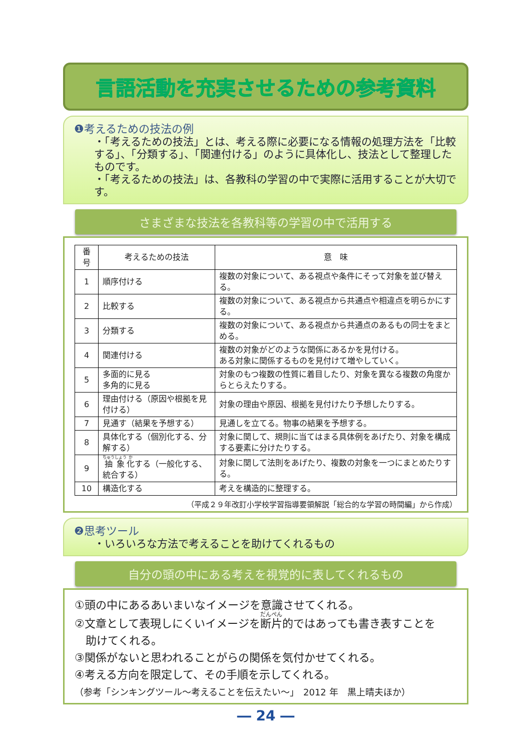言語活動を充実させるための参考資料
❶考えるための技法の例
・「考えるための技法」とは、考える際に必要になる情報の処理方法を「比較する」、「分類する」、「関連付ける」のように具体化し、技法として整理したものです。
・「考えるための技法」は、各教科の学習の中で実際に活用することが大切です。
さまざまな技法を各教科等の学習の中で活用する
| 番号 | 考えるための技法 | 意 味 |
| --- | --- | --- |
| 1 | 順序付ける | 複数の対象について、ある視点や条件にそって対象を並び替える。 |
| 2 | 比較する | 複数の対象について、ある視点から共通点や相違点を明らかにする。 |
| 3 | 分類する | 複数の対象について、ある視点から共通点のあるもの同士をまとめる。 |
| 4 | 関連付ける | 複数の対象がどのような関係にあるかを見付ける。 ある対象に関係するものを見付けて増やしていく。 |
| 5 | 多面的に見る 多角的に見る | 対象のもつ複数の性質に着目したり、対象を異なる複数の角度からとらえたりする。 |
| 6 | 理由付ける（原因や根拠を見付ける） | 対象の理由や原因、根拠を見付けたり予想したりする。 |
| 7 | 見通す（結果を予想する） | 見通しを立てる。物事の結果を予想する。 |
| 8 | 具体化する（個別化する、分解する） | 対象に関して、規則に当てはまる具体例をあげたり、対象を構成する要素に分けたりする。 |
| 9 | 抽象 化 する（一般化する、統合する） | 対象に関して法則をあげたり、複数の対象を一つにまとめたりする。 |
| 10 | 構造化する | 考えを構造的に整理する。 |
（平成２９年改訂小学校学習指導要領解説「総合的な学習の時間編」から作成）
❷思考ツール
・いろいろな方法で考えることを助けてくれるもの
自分の頭の中にある考えを視覚的に表してくれるもの
①頭の中にあるあいまいなイメージを意識させてくれる。
②文章として表現しにくいイメージを断片的ではあっても書き表すことを
　助けてくれる。
③関係がないと思われることがらの関係を気付かせてくれる。
④考える方向を限定して、その手順を示してくれる。
（参考「シンキングツール～考えることを伝えたい～」　2012 年　黒上晴夫ほか）
― 24 ―